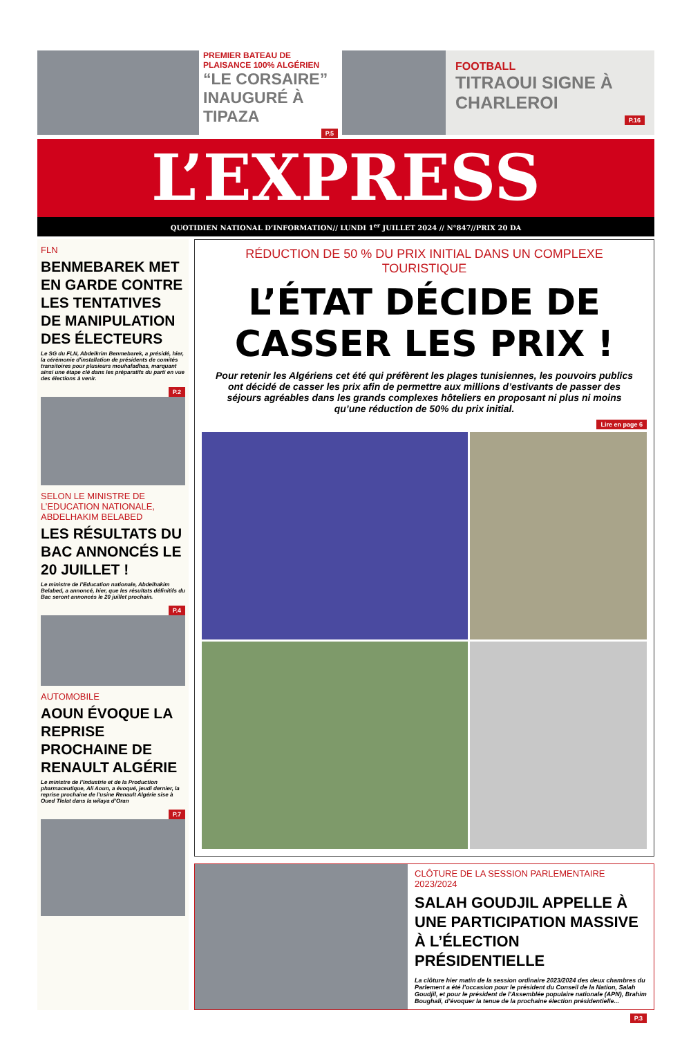PREMIER BATEAU DE PLAISANCE 100% ALGÉRIEN
“LE CORSAIRE” INAUGURÉ À TIPAZA
P.5
FOOTBALL
TITRAOUI SIGNE À CHARLEROI
P.16
L’EXPRESS
QUOTIDIEN NATIONAL D’INFORMATION// LUNDI 1<sup>er</sup> JUILLET 2024 // N°847//PRIX 20 DA
FLN
BENMEBAREK MET EN GARDE CONTRE LES TENTATIVES DE MANIPULATION DES ÉLECTEURS
Le SG du FLN, Abdelkrim Benmebarek, a présidé, hier, la cérémonie d'installation de présidents de comités transitoires pour plusieurs mouhafadhas, marquant ainsi une étape clé dans les préparatifs du parti en vue des élections à venir.
P.2
SELON LE MINISTRE DE L’EDUCATION NATIONALE, ABDELHAKIM BELABED
LES RÉSULTATS DU BAC ANNONCÉS LE 20 JUILLET !
Le ministre de l’Education nationale, Abdelhakim Belabed, a annoncé, hier, que les résultats définitifs du Bac seront annoncés le 20 juillet prochain.
P.4
AUTOMOBILE
AOUN ÉVOQUE LA REPRISE PROCHAINE DE RENAULT ALGÉRIE
Le ministre de l’Industrie et de la Production pharmaceutique, Ali Aoun, a évoqué, jeudi dernier, la reprise prochaine de l’usine Renault Algérie sise à Oued Tlelat dans la wilaya d’Oran
P.7
RÉDUCTION DE 50 % DU PRIX INITIAL DANS UN COMPLEXE TOURISTIQUE
L’ÉTAT DÉCIDE DE CASSER LES PRIX !
Pour retenir les Algériens cet été qui préfèrent les plages tunisiennes, les pouvoirs publics ont décidé de casser les prix afin de permettre aux millions d’estivants de passer des séjours agréables dans les grands complexes hôteliers en proposant ni plus ni moins qu’une réduction de 50% du prix initial.
Lire en page 6
CLÔTURE DE LA SESSION PARLEMENTAIRE 2023/2024
SALAH GOUDJIL APPELLE À UNE PARTICIPATION MASSIVE À L’ÉLECTION PRÉSIDENTIELLE
La clôture hier matin de la session ordinaire 2023/2024 des deux chambres du Parlement a été l’occasion pour le président du Conseil de la Nation, Salah Goudjil, et pour le président de l'Assemblée populaire nationale (APN), Brahim Boughali, d’évoquer la tenue de la prochaine élection présidentielle...
P.3